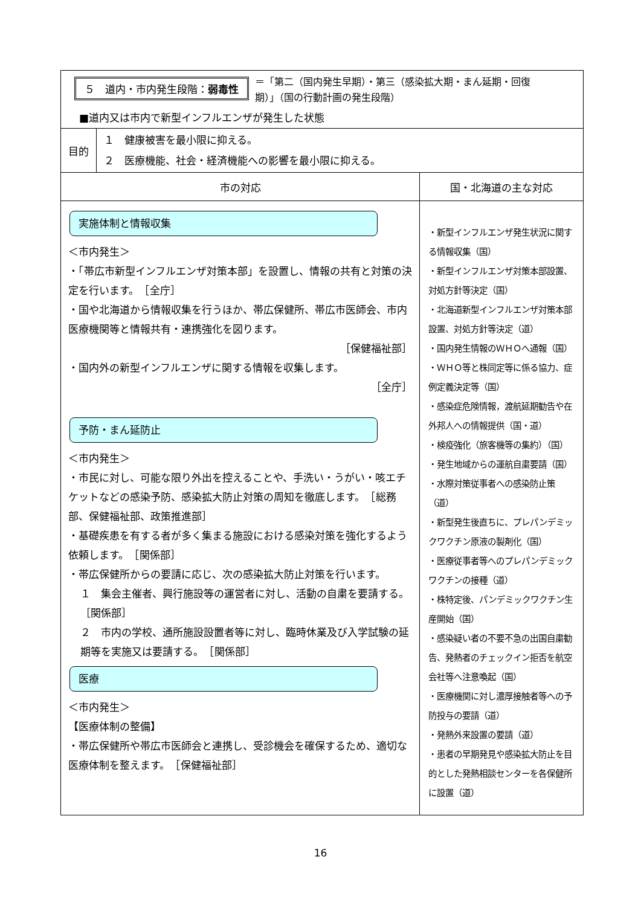| ５ 道内・市内発生段階： 弱毒性 ＝「第二（国内発生早期）・第三（感染拡大期・まん延期・回復期）」（国の行動計画の発生段階） ■道内又は市内で新型インフルエンザが発生した状態 | | |
| 目的 | １ 健康被害を最小限に抑える。 ２ 医療機能、社会・経済機能への影響を最小限に抑える。 | |
| 市の対応 | | 国・北海道の主な対応 |
| 実施体制と情報収集 ＜市内発生＞ ・「帯広市新型インフルエンザ対策本部」を設置し、情報の共有と対策の決定を行います。 ［全庁］ ・国や北海道から情報収集を行うほか、帯広保健所、帯広市医師会、市内医療機関等と情報共有・連携強化を図ります。 ［保健福祉部］ ・国内外の新型インフルエンザに関する情報を収集します。 ［全庁］ 予防・まん延防止 ＜市内発生＞ ・市民に対し、可能な限り外出を控えることや、手洗い・うがい・咳エチケットなどの感染予防、感染拡大防止対策の周知を徹底します。 ［総務部、保健福祉部、政策推進部］ ・基礎疾患を有する者が多く集まる施設における感染対策を強化するよう依頼します。 ［関係部］ ・帯広保健所からの要請に応じ、次の感染拡大防止対策を行います。 １ 集会主催者、興行施設等の運営者に対し、活動の自粛を要請する。 ［関係部］ ２ 市内の学校、通所施設設置者等に対し、臨時休業及び入学試験の延期等を実施又は要請する。 ［関係部］ 医療 ＜市内発生＞ 【医療体制の整備】 ・帯広保健所や帯広市医師会と連携し、受診機会を確保するため、適切な医療体制を整えます。 ［保健福祉部］ | | ・新型インフルエンザ発生状況に関する情報収集（国） ・新型インフルエンザ対策本部設置、対処方針等決定（国） ・北海道新型インフルエンザ対策本部設置、対処方針等決定（道） ・国内発生情報のＷＨＯへ通報（国） ・ＷＨＯ等と株同定等に係る協力、症例定義決定等（国） ・感染症危険情報，渡航延期勧告や在外邦人への情報提供（国・道） ・検疫強化（旅客機等の集約）（国） ・発生地域からの運航自粛要請（国） ・水際対策従事者への感染防止策（道） ・新型発生後直ちに、プレパンデミックワクチン原液の製剤化（国） ・医療従事者等へのプレパンデミックワクチンの接種（道） ・株特定後、パンデミックワクチン生産開始（国） ・感染疑い者の不要不急の出国自粛勧告、発熱者のチェックイン拒否を航空会社等へ注意喚起（国） ・医療機関に対し濃厚接触者等への予防投与の要請（道） ・発熱外来設置の要請（道） ・患者の早期発見や感染拡大防止を目的とした発熱相談センターを各保健所に設置（道） |
16